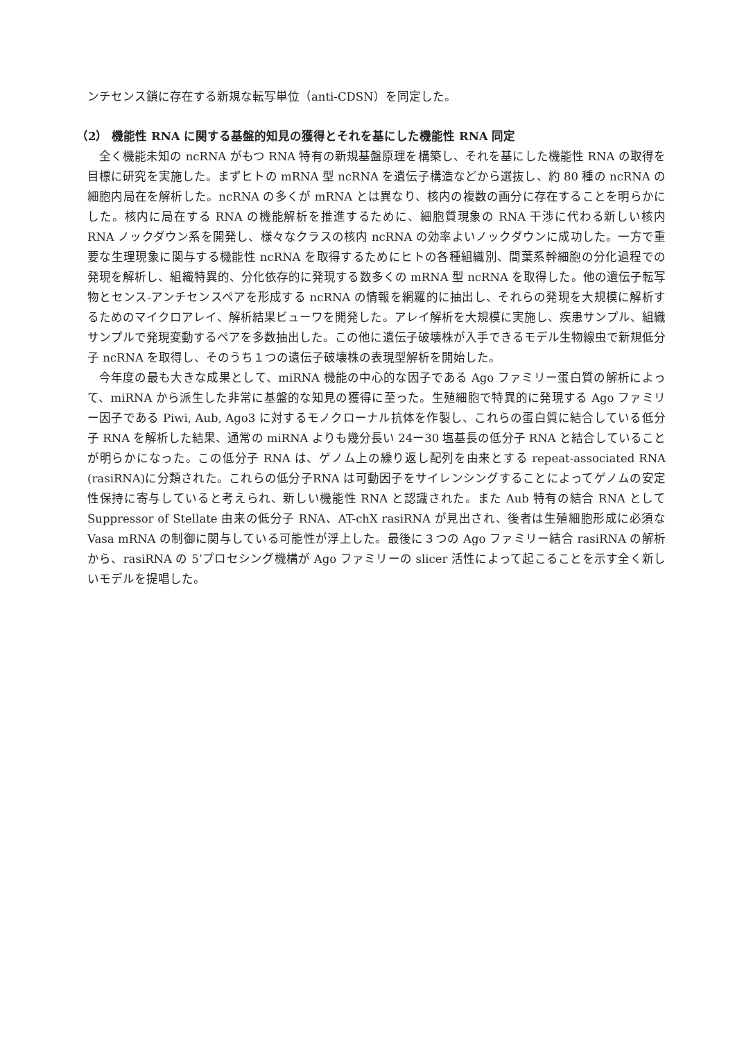ンチセンス鎖に存在する新規な転写単位（anti-CDSN）を同定した。
（2） 機能性 RNA に関する基盤的知見の獲得とそれを基にした機能性 RNA 同定
全く機能未知の ncRNA がもつ RNA 特有の新規基盤原理を構築し、それを基にした機能性 RNA の取得を目標に研究を実施した。まずヒトの mRNA 型 ncRNA を遺伝子構造などから選抜し、約 80 種の ncRNA の細胞内局在を解析した。ncRNA の多くが mRNA とは異なり、核内の複数の画分に存在することを明らかにした。核内に局在する RNA の機能解析を推進するために、細胞質現象の RNA 干渉に代わる新しい核内 RNA ノックダウン系を開発し、様々なクラスの核内 ncRNA の効率よいノックダウンに成功した。一方で重要な生理現象に関与する機能性 ncRNA を取得するためにヒトの各種組織別、間葉系幹細胞の分化過程での発現を解析し、組織特異的、分化依存的に発現する数多くの mRNA 型 ncRNA を取得した。他の遺伝子転写物とセンス-アンチセンスペアを形成する ncRNA の情報を網羅的に抽出し、それらの発現を大規模に解析するためのマイクロアレイ、解析結果ビューワを開発した。アレイ解析を大規模に実施し、疾患サンプル、組織サンプルで発現変動するペアを多数抽出した。この他に遺伝子破壊株が入手できるモデル生物線虫で新規低分子 ncRNA を取得し、そのうち１つの遺伝子破壊株の表現型解析を開始した。
今年度の最も大きな成果として、miRNA 機能の中心的な因子である Ago ファミリー蛋白質の解析によって、miRNA から派生した非常に基盤的な知見の獲得に至った。生殖細胞で特異的に発現する Ago ファミリー因子である Piwi, Aub, Ago3 に対するモノクローナル抗体を作製し、これらの蛋白質に結合している低分子 RNA を解析した結果、通常の miRNA よりも幾分長い 24ー30 塩基長の低分子 RNA と結合していることが明らかになった。この低分子 RNA は、ゲノム上の繰り返し配列を由来とする repeat-associated RNA (rasiRNA)に分類された。これらの低分子RNA は可動因子をサイレンシングすることによってゲノムの安定性保持に寄与していると考えられ、新しい機能性 RNA と認識された。また Aub 特有の結合 RNA として Suppressor of Stellate 由来の低分子 RNA、AT-chX rasiRNA が見出され、後者は生殖細胞形成に必須な Vasa mRNA の制御に関与している可能性が浮上した。最後に３つの Ago ファミリー結合 rasiRNA の解析から、rasiRNA の 5’プロセシング機構が Ago ファミリーの slicer 活性によって起こることを示す全く新しいモデルを提唱した。